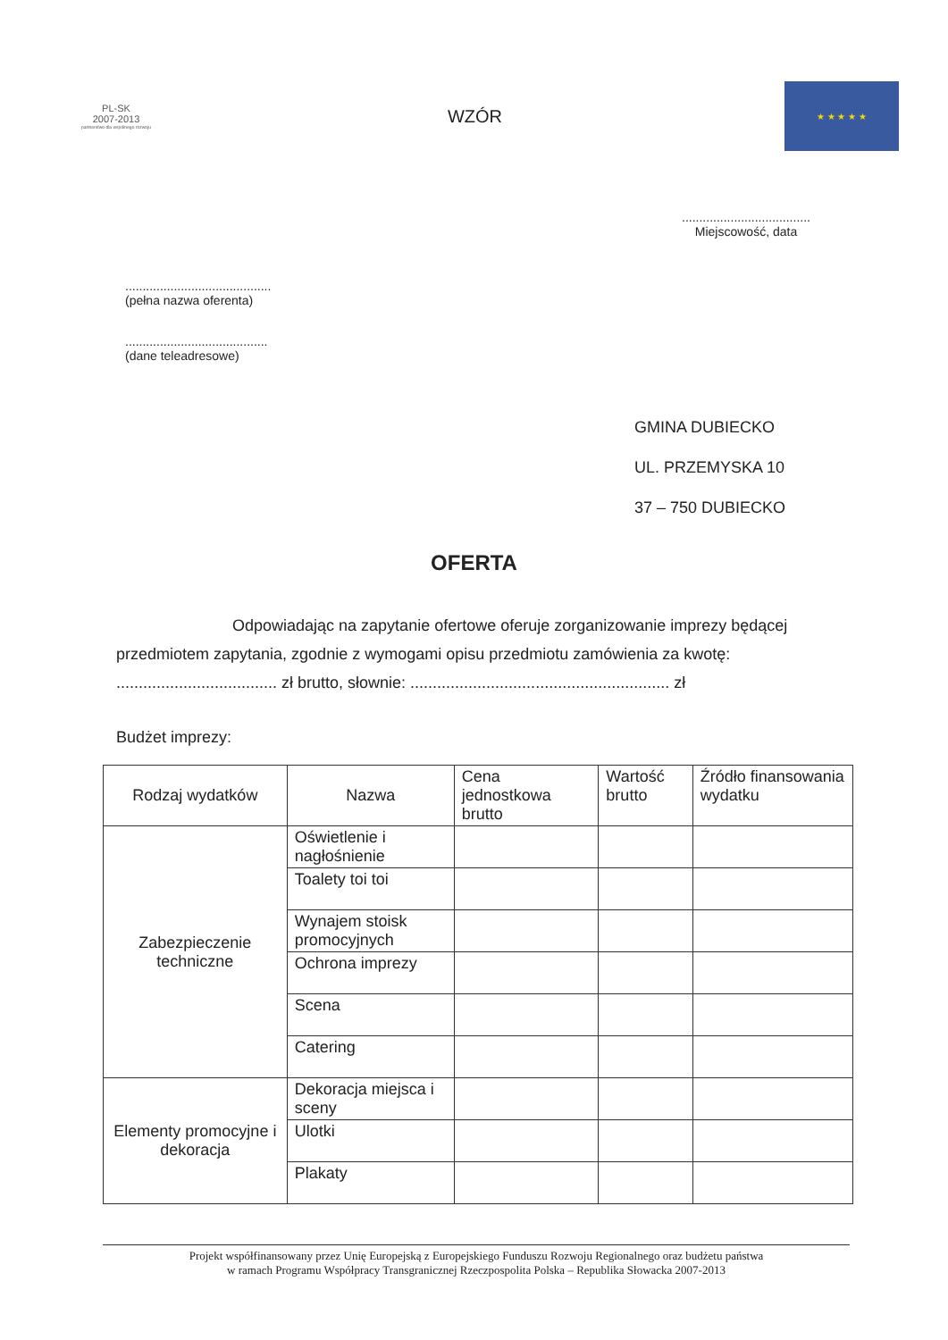PL-SK
2007-2013
partnerstwo dla wspólnego rozwoju
WZÓR
★ ★ ★ ★ ★
.....................................
Miejscowość, data
..........................................
(pełna nazwa oferenta)
.........................................
(dane teleadresowe)
GMINA DUBIECKO
UL. PRZEMYSKA 10
37 – 750 DUBIECKO
OFERTA
Odpowiadając na zapytanie ofertowe oferuje zorganizowanie imprezy będącej
przedmiotem zapytania, zgodnie z wymogami opisu przedmiotu zamówienia za kwotę:
.................................... zł brutto, słownie: .......................................................... zł
Budżet imprezy:
| Rodzaj wydatków | Nazwa | Cena jednostkowa brutto | Wartość brutto | Źródło finansowania wydatku |
| --- | --- | --- | --- | --- |
| Zabezpieczenie techniczne | Oświetlenie i nagłośnienie | | | |
| | Toalety toi toi | | | |
| | Wynajem stoisk promocyjnych | | | |
| | Ochrona imprezy | | | |
| | Scena | | | |
| | Catering | | | |
| Elementy promocyjne i dekoracja | Dekoracja miejsca i sceny | | | |
| | Ulotki | | | |
| | Plakaty | | | |
Projekt współfinansowany przez Unię Europejską z Europejskiego Funduszu Rozwoju Regionalnego oraz budżetu państwa
w ramach Programu Współpracy Transgranicznej Rzeczpospolita Polska – Republika Słowacka 2007-2013